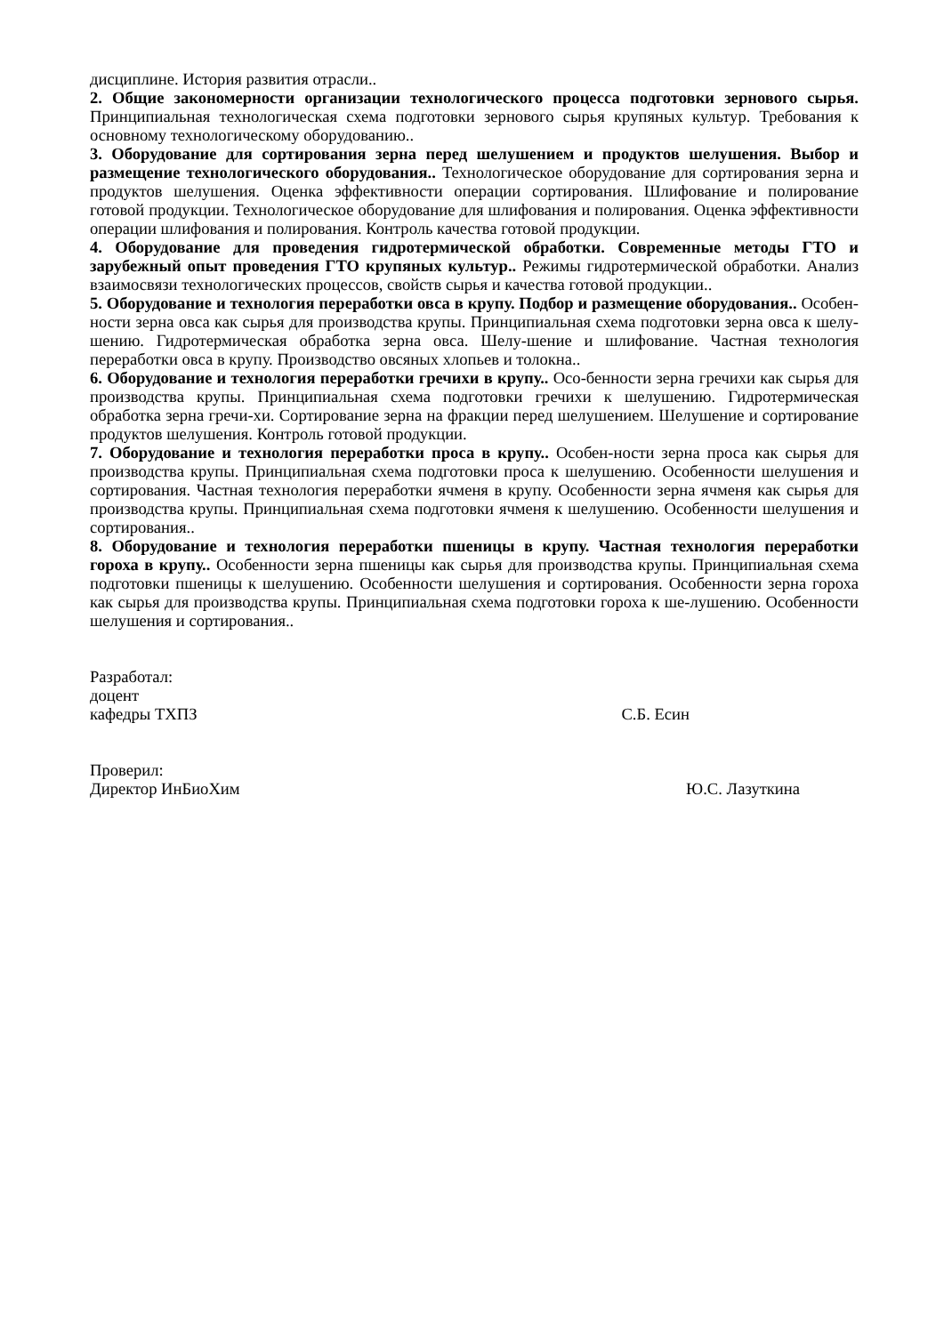дисциплине. История развития отрасли..
2. Общие закономерности организации технологического процесса подготовки зернового сырья. Принципиальная технологическая схема подготовки зернового сырья крупяных культур. Требования к основному технологическому оборудованию..
3. Оборудование для сортирования зерна перед шелушением и продуктов шелушения. Выбор и размещение технологического оборудования.. Технологическое оборудование для сортирования зерна и продуктов шелушения. Оценка эффективности операции сортирования. Шлифование и полирование готовой продукции. Технологическое оборудование для шлифования и полирования. Оценка эффективности операции шлифования и полирования. Контроль качества готовой продукции.
4. Оборудование для проведения гидротермической обработки. Современные методы ГТО и зарубежный опыт проведения ГТО крупяных культур.. Режимы гидротермической обработки. Анализ взаимосвязи технологических процессов, свойств сырья и качества готовой продукции..
5. Оборудование и технология переработки овса в крупу. Подбор и размещение оборудования.. Особен-ности зерна овса как сырья для производства крупы. Принципиальная схема подготовки зерна овса к шелу-шению. Гидротермическая обработка зерна овса. Шелу-шение и шлифование. Частная технология переработки овса в крупу. Производство овсяных хлопьев и толокна..
6. Оборудование и технология переработки гречихи в крупу.. Осо-бенности зерна гречихи как сырья для производства крупы. Принципиальная схема подготовки гречихи к шелушению. Гидротермическая обработка зерна гречи-хи. Сортирование зерна на фракции перед шелушением. Шелушение и сортирование продуктов шелушения. Контроль готовой продукции.
7. Оборудование и технология переработки проса в крупу.. Особен-ности зерна проса как сырья для производства крупы. Принципиальная схема подготовки проса к шелушению. Особенности шелушения и сортирования. Частная технология переработки ячменя в крупу. Особенности зерна ячменя как сырья для производства крупы. Принципиальная схема подготовки ячменя к шелушению. Особенности шелушения и сортирования..
8. Оборудование и технология переработки пшеницы в крупу. Частная технология переработки гороха в крупу.. Особенности зерна пшеницы как сырья для производства крупы. Принципиальная схема подготовки пшеницы к шелушению. Особенности шелушения и сортирования. Особенности зерна гороха как сырья для производства крупы. Принципиальная схема подготовки гороха к ше-лушению. Особенности шелушения и сортирования..
Разработал:
доцент
кафедры ТХПЗ С.Б. Есин
Проверил:
Директор ИнБиоХим Ю.С. Лазуткина